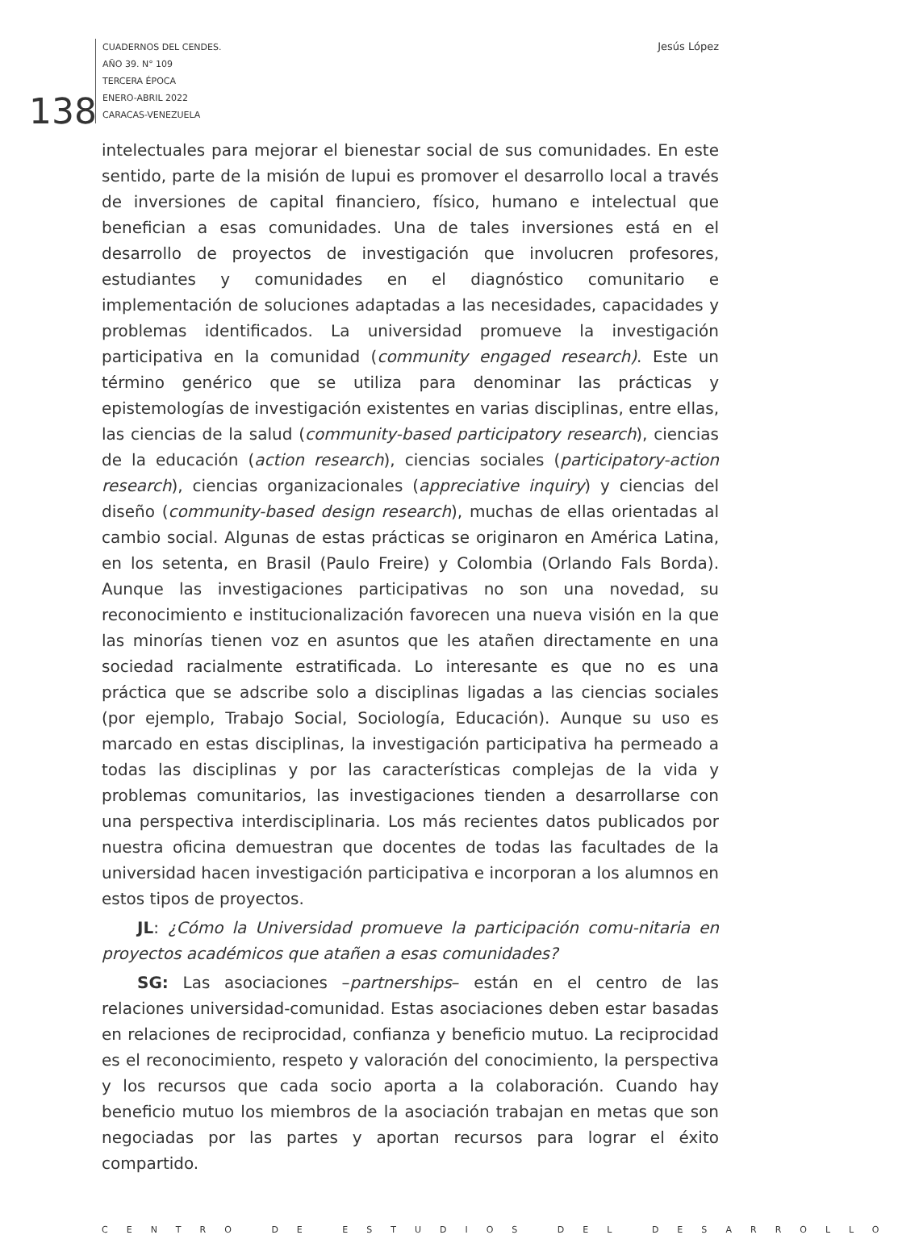CUADERNOS DEL CENDES.
AÑO 39. N° 109
TERCERA ÉPOCA
ENERO-ABRIL 2022
CARACAS-VENEZUELA
138
Jesús López
intelectuales para mejorar el bienestar social de sus comunidades. En este sentido, parte de la misión de Iupui es promover el desarrollo local a través de inversiones de capital financiero, físico, humano e intelectual que benefician a esas comunidades. Una de tales inversiones está en el desarrollo de proyectos de investigación que involucren profesores, estudiantes y comunidades en el diagnóstico comunitario e implementación de soluciones adaptadas a las necesidades, capacidades y problemas identificados. La universidad promueve la investigación participativa en la comunidad (community engaged research). Este un término genérico que se utiliza para denominar las prácticas y epistemologías de investigación existentes en varias disciplinas, entre ellas, las ciencias de la salud (community-based participatory research), ciencias de la educación (action research), ciencias sociales (participatory-action research), ciencias organizacionales (appreciative inquiry) y ciencias del diseño (community-based design research), muchas de ellas orientadas al cambio social. Algunas de estas prácticas se originaron en América Latina, en los setenta, en Brasil (Paulo Freire) y Colombia (Orlando Fals Borda). Aunque las investigaciones participativas no son una novedad, su reconocimiento e institucionalización favorecen una nueva visión en la que las minorías tienen voz en asuntos que les atañen directamente en una sociedad racialmente estratificada. Lo interesante es que no es una práctica que se adscribe solo a disciplinas ligadas a las ciencias sociales (por ejemplo, Trabajo Social, Sociología, Educación). Aunque su uso es marcado en estas disciplinas, la investigación participativa ha permeado a todas las disciplinas y por las características complejas de la vida y problemas comunitarios, las investigaciones tienden a desarrollarse con una perspectiva interdisciplinaria. Los más recientes datos publicados por nuestra oficina demuestran que docentes de todas las facultades de la universidad hacen investigación participativa e incorporan a los alumnos en estos tipos de proyectos.
JL: ¿Cómo la Universidad promueve la participación comu-nitaria en proyectos académicos que atañen a esas comunidades?
SG: Las asociaciones –partnerships– están en el centro de las relaciones universidad-comunidad. Estas asociaciones deben estar basadas en relaciones de reciprocidad, confianza y beneficio mutuo. La reciprocidad es el reconocimiento, respeto y valoración del conocimiento, la perspectiva y los recursos que cada socio aporta a la colaboración. Cuando hay beneficio mutuo los miembros de la asociación trabajan en metas que son negociadas por las partes y aportan recursos para lograr el éxito compartido.
CENTRO DE ESTUDIOS DEL DESARROLLO